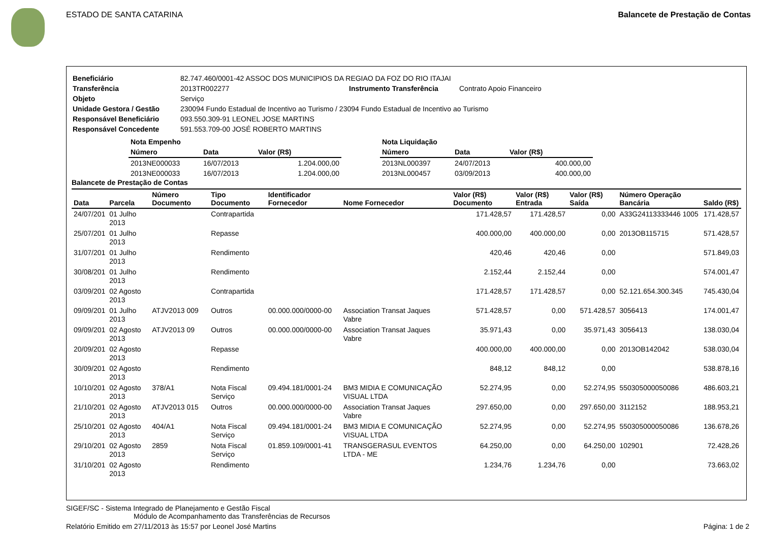ESTADO DE SANTA CATARINA Balancete de Prestação de Contas
| Beneficiário | 82.747.460/0001-42 ASSOC DOS MUNICIPIOS DA REGIAO DA FOZ DO RIO ITAJAI | | |
| Transferência | 2013TR002277 | Instrumento Transferência | Contrato Apoio Financeiro |
| Objeto | Serviço | | |
| Unidade Gestora / Gestão | 230094 Fundo Estadual de Incentivo ao Turismo / 23094 Fundo Estadual de Incentivo ao Turismo | | |
| Responsável Beneficiário | 093.550.309-91 LEONEL JOSE MARTINS | | |
| Responsável Concedente | 591.553.709-00 JOSÉ ROBERTO MARTINS | | |
| Nota Empenho | | |
| Número | Data | Valor (R$) |
| 2013NE000033 | 16/07/2013 | 1.204.000,00 |
| 2013NE000033 | 16/07/2013 | 1.204.000,00 |
| Nota Liquidação | | |
| Número | Data | Valor (R$) |
| 2013NL000397 | 24/07/2013 | 400.000,00 |
| 2013NL000457 | 03/09/2013 | 400.000,00 |
Balancete de Prestação de Contas
| Data | Parcela | Número Documento | Tipo Documento | Identificador Fornecedor | Nome Fornecedor | Valor (R$) Documento | Valor (R$) Entrada | Valor (R$) Saída | Número Operação Bancária | Saldo (R$) |
| --- | --- | --- | --- | --- | --- | --- | --- | --- | --- | --- |
| 24/07/201 | 01 Julho 2013 | | Contrapartida | | | 171.428,57 | 171.428,57 | 0,00 | A33G24113333446 1005 | 171.428,57 |
| 25/07/201 | 01 Julho 2013 | | Repasse | | | 400.000,00 | 400.000,00 | 0,00 | 2013OB115715 | 571.428,57 |
| 31/07/201 | 01 Julho 2013 | | Rendimento | | | 420,46 | 420,46 | 0,00 | | 571.849,03 |
| 30/08/201 | 01 Julho 2013 | | Rendimento | | | 2.152,44 | 2.152,44 | 0,00 | | 574.001,47 |
| 03/09/201 | 02 Agosto 2013 | | Contrapartida | | | 171.428,57 | 171.428,57 | 0,00 | 52.121.654.300.345 | 745.430,04 |
| 09/09/201 | 01 Julho 2013 | ATJV2013 009 | Outros | 00.000.000/0000-00 | Association Transat Jaques Vabre | 571.428,57 | 0,00 | 571.428,57 | 3056413 | 174.001,47 |
| 09/09/201 | 02 Agosto 2013 | ATJV2013 09 | Outros | 00.000.000/0000-00 | Association Transat Jaques Vabre | 35.971,43 | 0,00 | 35.971,43 | 3056413 | 138.030,04 |
| 20/09/201 | 02 Agosto 2013 | | Repasse | | | 400.000,00 | 400.000,00 | 0,00 | 2013OB142042 | 538.030,04 |
| 30/09/201 | 02 Agosto 2013 | | Rendimento | | | 848,12 | 848,12 | 0,00 | | 538.878,16 |
| 10/10/201 | 02 Agosto 2013 | 378/A1 | Nota Fiscal Serviço | 09.494.181/0001-24 | BM3 MIDIA E COMUNICAÇÃO VISUAL LTDA | 52.274,95 | 0,00 | 52.274,95 | 550305000050086 | 486.603,21 |
| 21/10/201 | 02 Agosto 2013 | ATJV2013 015 | Outros | 00.000.000/0000-00 | Association Transat Jaques Vabre | 297.650,00 | 0,00 | 297.650,00 | 3112152 | 188.953,21 |
| 25/10/201 | 02 Agosto 2013 | 404/A1 | Nota Fiscal Serviço | 09.494.181/0001-24 | BM3 MIDIA E COMUNICAÇÃO VISUAL LTDA | 52.274,95 | 0,00 | 52.274,95 | 550305000050086 | 136.678,26 |
| 29/10/201 | 02 Agosto 2013 | 2859 | Nota Fiscal Serviço | 01.859.109/0001-41 | TRANSGERASUL EVENTOS LTDA - ME | 64.250,00 | 0,00 | 64.250,00 | 102901 | 72.428,26 |
| 31/10/201 | 02 Agosto 2013 | | Rendimento | | | 1.234,76 | 1.234,76 | 0,00 | | 73.663,02 |
SIGEF/SC - Sistema Integrado de Planejamento e Gestão Fiscal
Módulo de Acompanhamento das Transferências de Recursos
Relatório Emitido em 27/11/2013 às 15:57 por Leonel José Martins Página: 1 de 2